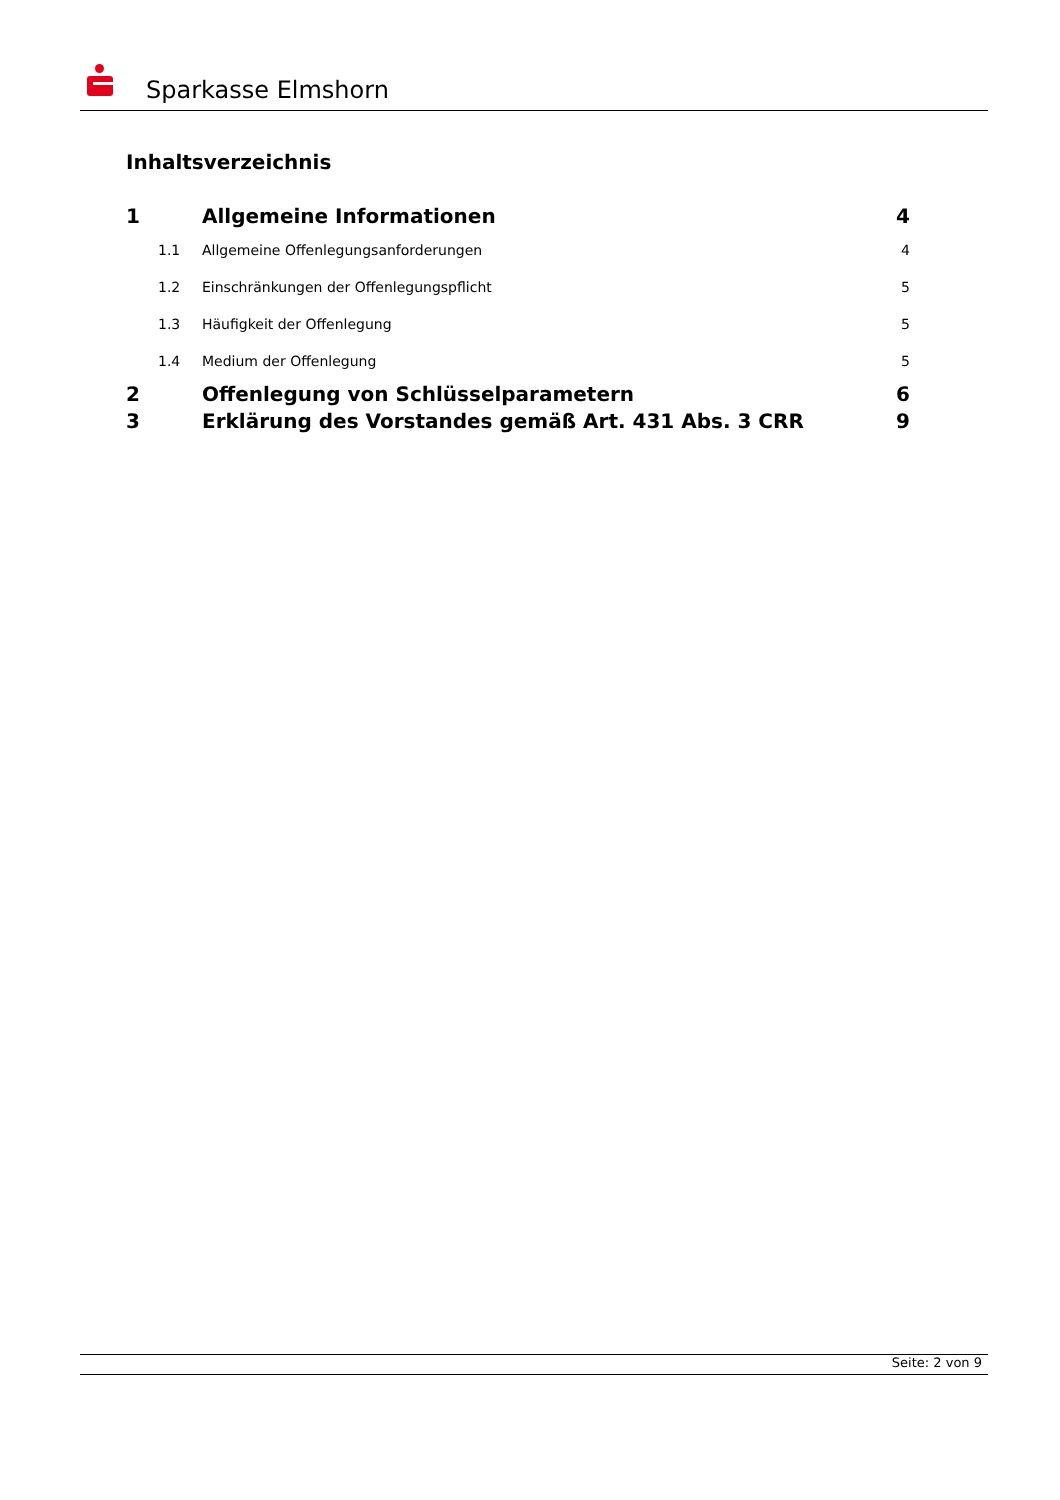Sparkasse Elmshorn
Inhaltsverzeichnis
1 Allgemeine Informationen 4
1.1 Allgemeine Offenlegungsanforderungen 4
1.2 Einschränkungen der Offenlegungspflicht 5
1.3 Häufigkeit der Offenlegung 5
1.4 Medium der Offenlegung 5
2 Offenlegung von Schlüsselparametern 6
3 Erklärung des Vorstandes gemäß Art. 431 Abs. 3 CRR 9
Seite: 2 von 9